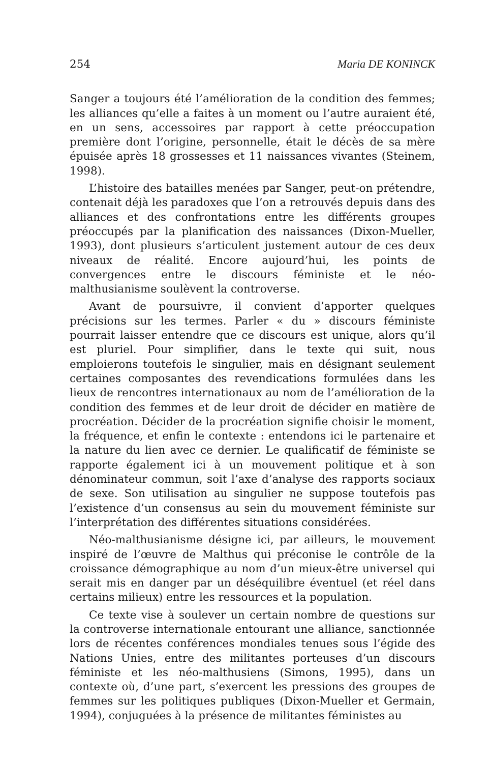254 Maria DE KONINCK
Sanger a toujours été l’amélioration de la condition des femmes; les alliances qu’elle a faites à un moment ou l’autre auraient été, en un sens, accessoires par rapport à cette préoccupation première dont l’origine, personnelle, était le décès de sa mère épuisée après 18 grossesses et 11 naissances vivantes (Steinem, 1998).
L’histoire des batailles menées par Sanger, peut-on prétendre, contenait déjà les paradoxes que l’on a retrouvés depuis dans des alliances et des confrontations entre les différents groupes préoccupés par la planification des naissances (Dixon-Mueller, 1993), dont plusieurs s’articulent justement autour de ces deux niveaux de réalité. Encore aujourd’hui, les points de convergences entre le discours féministe et le néo-malthusianisme soulèvent la controverse.
Avant de poursuivre, il convient d’apporter quelques précisions sur les termes. Parler « du » discours féministe pourrait laisser entendre que ce discours est unique, alors qu’il est pluriel. Pour simplifier, dans le texte qui suit, nous emploierons toutefois le singulier, mais en désignant seulement certaines composantes des revendications formulées dans les lieux de rencontres internationaux au nom de l’amélioration de la condition des femmes et de leur droit de décider en matière de procréation. Décider de la procréation signifie choisir le moment, la fréquence, et enfin le contexte : entendons ici le partenaire et la nature du lien avec ce dernier. Le qualificatif de féministe se rapporte également ici à un mouvement politique et à son dénominateur commun, soit l’axe d’analyse des rapports sociaux de sexe. Son utilisation au singulier ne suppose toutefois pas l’existence d’un consensus au sein du mouvement féministe sur l’interprétation des différentes situations considérées.
Néo-malthusianisme désigne ici, par ailleurs, le mouvement inspiré de l’œuvre de Malthus qui préconise le contrôle de la croissance démographique au nom d’un mieux-être universel qui serait mis en danger par un déséquilibre éventuel (et réel dans certains milieux) entre les ressources et la population.
Ce texte vise à soulever un certain nombre de questions sur la controverse internationale entourant une alliance, sanctionnée lors de récentes conférences mondiales tenues sous l’égide des Nations Unies, entre des militantes porteuses d’un discours féministe et les néo-malthusiens (Simons, 1995), dans un contexte où, d’une part, s’exercent les pressions des groupes de femmes sur les politiques publiques (Dixon-Mueller et Germain, 1994), conjuguées à la présence de militantes féministes au